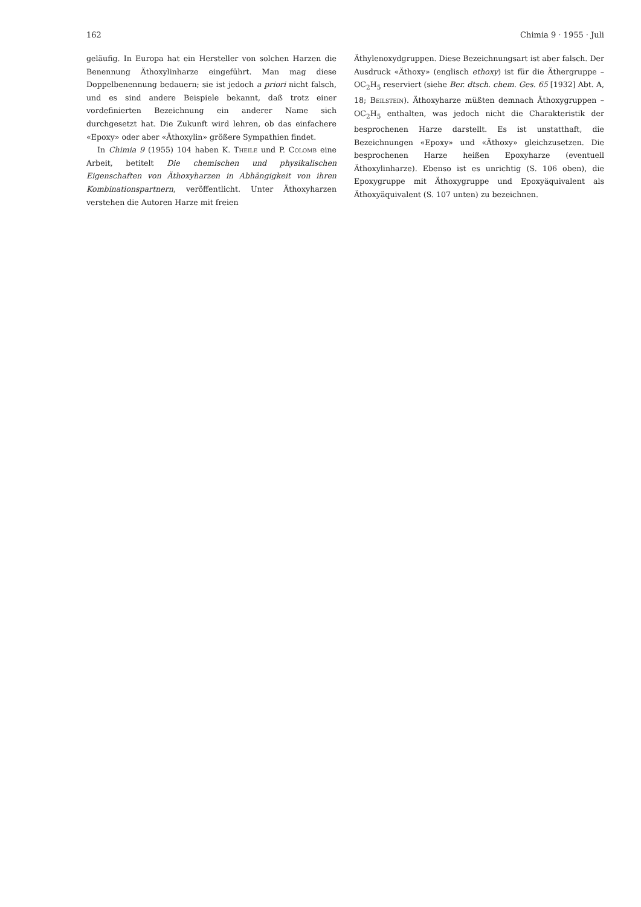162 Chimia 9 · 1955 · Juli
geläufig. In Europa hat ein Hersteller von solchen Harzen die Benennung Äthoxylinharze eingeführt. Man mag diese Doppelbenennung bedauern; sie ist jedoch a priori nicht falsch, und es sind andere Beispiele bekannt, daß trotz einer vordefinierten Bezeichnung ein anderer Name sich durchgesetzt hat. Die Zukunft wird lehren, ob das einfachere «Epoxy» oder aber «Äthoxylin» größere Sympathien findet.
In Chimia 9 (1955) 104 haben K. Theile und P. Colomb eine Arbeit, betitelt Die chemischen und physikalischen Eigenschaften von Äthoxyharzen in Abhängigkeit von ihren Kombinationspartnern, veröffentlicht. Unter Äthoxyharzen verstehen die Autoren Harze mit freien
Äthylenoxydgruppen. Diese Bezeichnungsart ist aber falsch. Der Ausdruck «Äthoxy» (englisch ethoxy) ist für die Äthergruppe –OC<sub>2</sub>H<sub>5</sub> reserviert (siehe Ber. dtsch. chem. Ges. 65 [1932] Abt. A, 18; Beilstein). Äthoxyharze müßten demnach Äthoxygruppen –OC<sub>2</sub>H<sub>5</sub> enthalten, was jedoch nicht die Charakteristik der besprochenen Harze darstellt. Es ist unstatthaft, die Bezeichnungen «Epoxy» und «Äthoxy» gleichzusetzen. Die besprochenen Harze heißen Epoxyharze (eventuell Äthoxylinharze). Ebenso ist es unrichtig (S. 106 oben), die Epoxygruppe mit Äthoxygruppe und Epoxyäquivalent als Äthoxyäquivalent (S. 107 unten) zu bezeichnen.